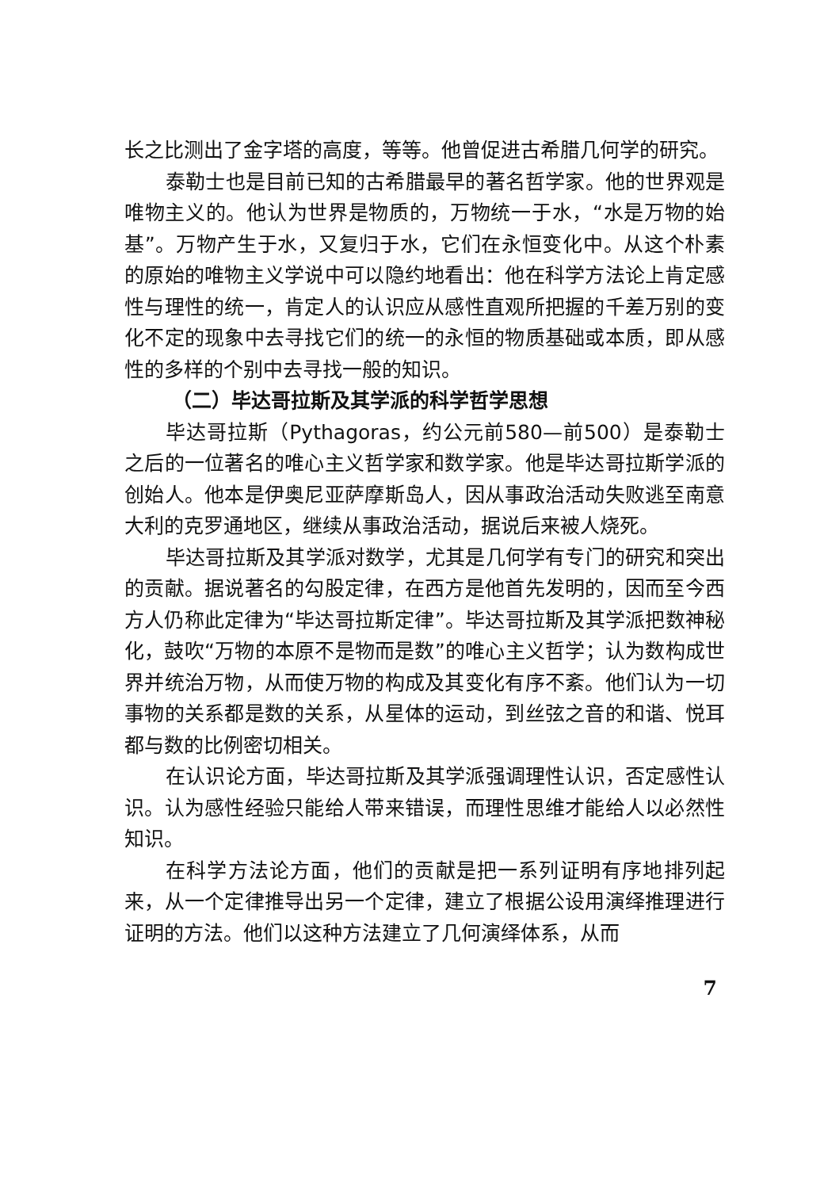长之比测出了金字塔的高度，等等。他曾促进古希腊几何学的研究。
泰勒士也是目前已知的古希腊最早的著名哲学家。他的世界观是唯物主义的。他认为世界是物质的，万物统一于水，“水是万物的始基”。万物产生于水，又复归于水，它们在永恒变化中。从这个朴素的原始的唯物主义学说中可以隐约地看出：他在科学方法论上肯定感性与理性的统一，肯定人的认识应从感性直观所把握的千差万别的变化不定的现象中去寻找它们的统一的永恒的物质基础或本质，即从感性的多样的个别中去寻找一般的知识。
（二）毕达哥拉斯及其学派的科学哲学思想
毕达哥拉斯（Pythagoras，约公元前580—前500）是泰勒士之后的一位著名的唯心主义哲学家和数学家。他是毕达哥拉斯学派的创始人。他本是伊奥尼亚萨摩斯岛人，因从事政治活动失败逃至南意大利的克罗通地区，继续从事政治活动，据说后来被人烧死。
毕达哥拉斯及其学派对数学，尤其是几何学有专门的研究和突出的贡献。据说著名的勾股定律，在西方是他首先发明的，因而至今西方人仍称此定律为“毕达哥拉斯定律”。毕达哥拉斯及其学派把数神秘化，鼓吹“万物的本原不是物而是数”的唯心主义哲学；认为数构成世界并统治万物，从而使万物的构成及其变化有序不紊。他们认为一切事物的关系都是数的关系，从星体的运动，到丝弦之音的和谐、悦耳都与数的比例密切相关。
在认识论方面，毕达哥拉斯及其学派强调理性认识，否定感性认识。认为感性经验只能给人带来错误，而理性思维才能给人以必然性知识。
在科学方法论方面，他们的贡献是把一系列证明有序地排列起来，从一个定律推导出另一个定律，建立了根据公设用演绎推理进行证明的方法。他们以这种方法建立了几何演绎体系，从而
7